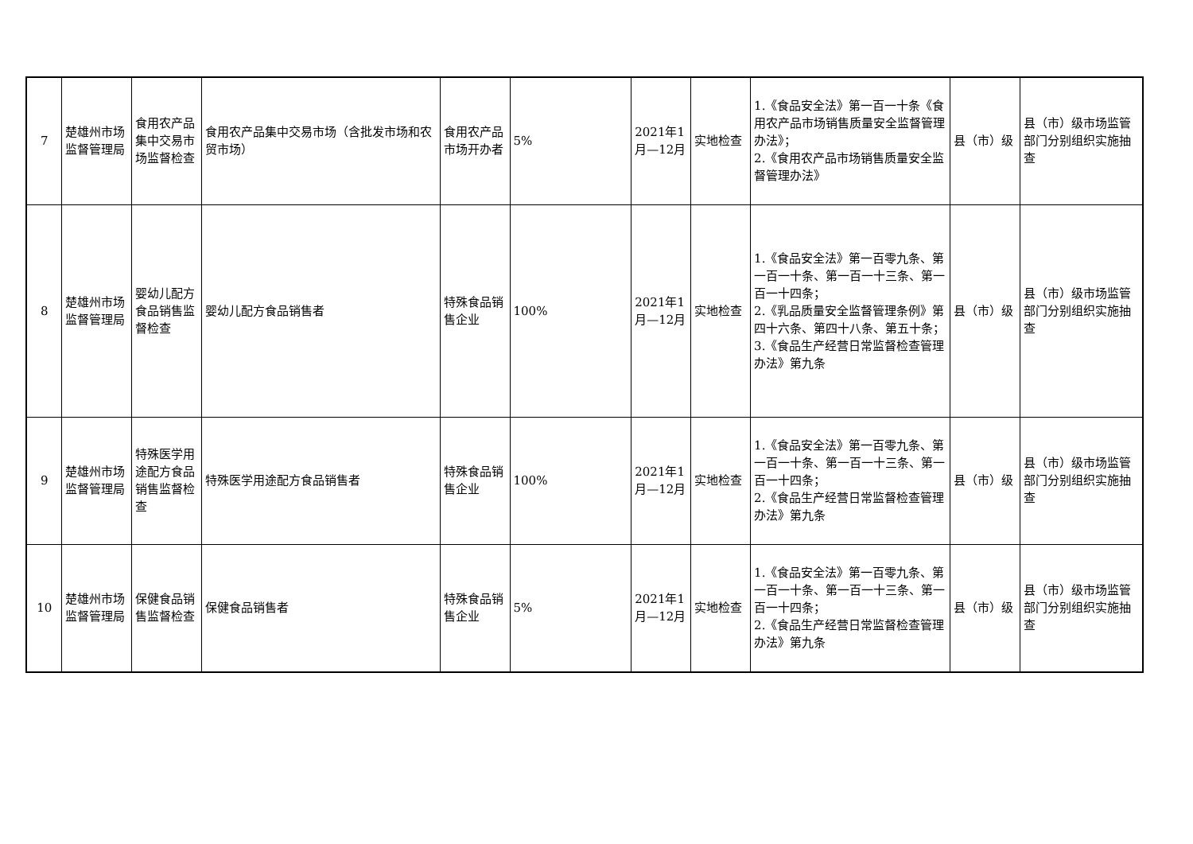| 7 | 楚雄州市场监督管理局 | 食用农产品集中交易市场监督检查 | 食用农产品集中交易市场（含批发市场和农贸市场） | 食用农产品市场开办者 | 5% | 2021年1月—12月 | 实地检查 | 1.《食品安全法》第一百一十条《食用农产品市场销售质量安全监督管理办法》； 2.《食用农产品市场销售质量安全监督管理办法》 | 县（市）级 | 县（市）级市场监管部门分别组织实施抽查 |
| 8 | 楚雄州市场监督管理局 | 婴幼儿配方食品销售监督检查 | 婴幼儿配方食品销售者 | 特殊食品销售企业 | 100% | 2021年1月—12月 | 实地检查 | 1.《食品安全法》第一百零九条、第一百一十条、第一百一十三条、第一百一十四条； 2.《乳品质量安全监督管理条例》第四十六条、第四十八条、第五十条； 3.《食品生产经营日常监督检查管理办法》第九条 | 县（市）级 | 县（市）级市场监管部门分别组织实施抽查 |
| 9 | 楚雄州市场监督管理局 | 特殊医学用途配方食品销售监督检查 | 特殊医学用途配方食品销售者 | 特殊食品销售企业 | 100% | 2021年1月—12月 | 实地检查 | 1.《食品安全法》第一百零九条、第一百一十条、第一百一十三条、第一百一十四条； 2.《食品生产经营日常监督检查管理办法》第九条 | 县（市）级 | 县（市）级市场监管部门分别组织实施抽查 |
| 10 | 楚雄州市场监督管理局 | 保健食品销售监督检查 | 保健食品销售者 | 特殊食品销售企业 | 5% | 2021年1月—12月 | 实地检查 | 1.《食品安全法》第一百零九条、第一百一十条、第一百一十三条、第一百一十四条； 2.《食品生产经营日常监督检查管理办法》第九条 | 县（市）级 | 县（市）级市场监管部门分别组织实施抽查 |